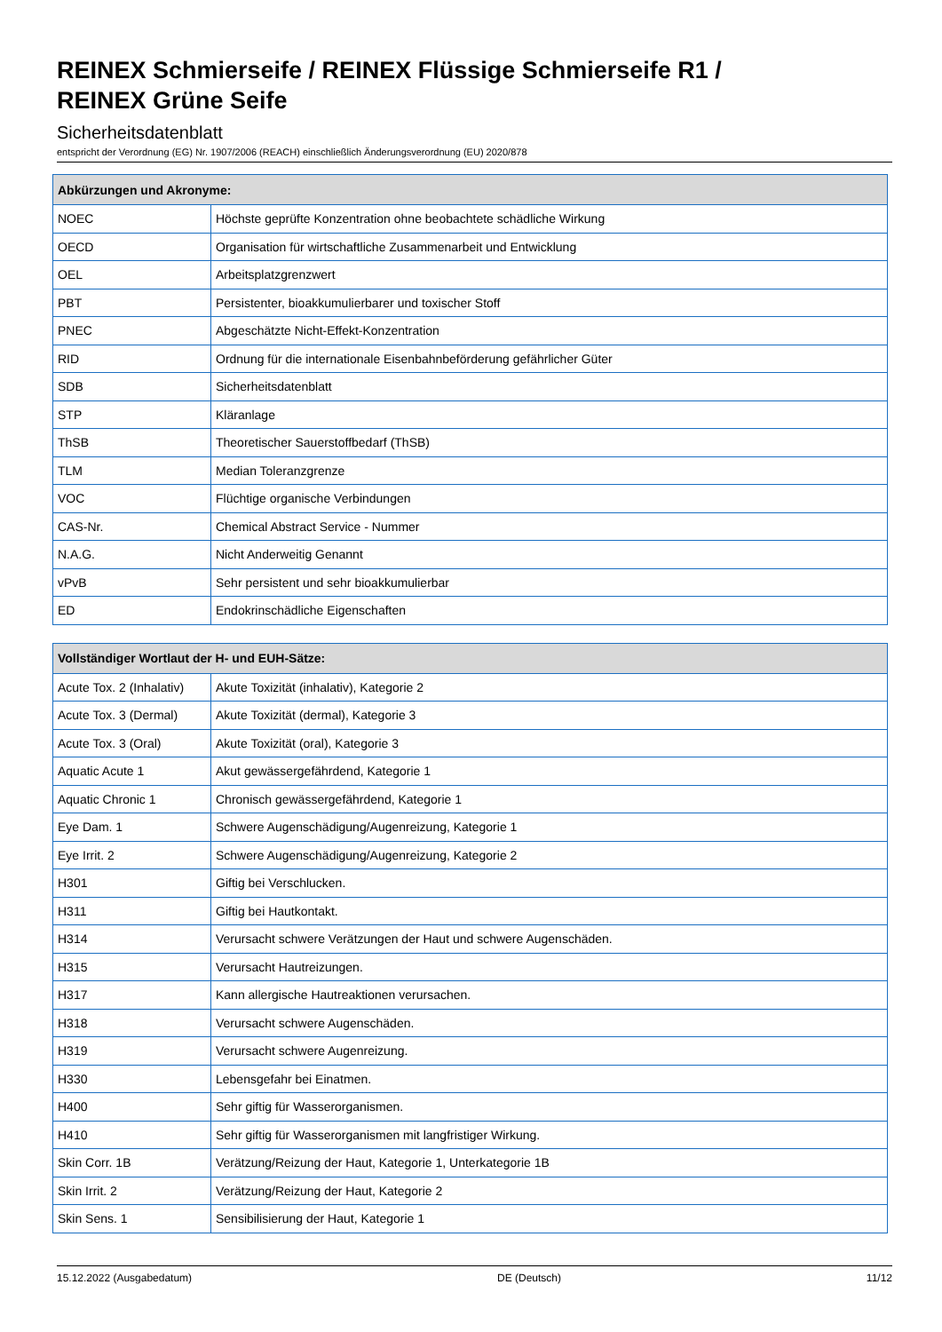REINEX Schmierseife / REINEX Flüssige Schmierseife R1 /
REINEX Grüne Seife
Sicherheitsdatenblatt
entspricht der Verordnung (EG) Nr. 1907/2006 (REACH) einschließlich Änderungsverordnung (EU) 2020/878
| Abkürzungen und Akronyme: | |
| --- | --- |
| NOEC | Höchste geprüfte Konzentration ohne beobachtete schädliche Wirkung |
| OECD | Organisation für wirtschaftliche Zusammenarbeit und Entwicklung |
| OEL | Arbeitsplatzgrenzwert |
| PBT | Persistenter, bioakkumulierbarer und toxischer Stoff |
| PNEC | Abgeschätzte Nicht-Effekt-Konzentration |
| RID | Ordnung für die internationale Eisenbahnbeförderung gefährlicher Güter |
| SDB | Sicherheitsdatenblatt |
| STP | Kläranlage |
| ThSB | Theoretischer Sauerstoffbedarf (ThSB) |
| TLM | Median Toleranzgrenze |
| VOC | Flüchtige organische Verbindungen |
| CAS-Nr. | Chemical Abstract Service - Nummer |
| N.A.G. | Nicht Anderweitig Genannt |
| vPvB | Sehr persistent und sehr bioakkumulierbar |
| ED | Endokrinschädliche Eigenschaften |
| Vollständiger Wortlaut der H- und EUH-Sätze: | |
| --- | --- |
| Acute Tox. 2 (Inhalativ) | Akute Toxizität (inhalativ), Kategorie 2 |
| Acute Tox. 3 (Dermal) | Akute Toxizität (dermal), Kategorie 3 |
| Acute Tox. 3 (Oral) | Akute Toxizität (oral), Kategorie 3 |
| Aquatic Acute 1 | Akut gewässergefährdend, Kategorie 1 |
| Aquatic Chronic 1 | Chronisch gewässergefährdend, Kategorie 1 |
| Eye Dam. 1 | Schwere Augenschädigung/Augenreizung, Kategorie 1 |
| Eye Irrit. 2 | Schwere Augenschädigung/Augenreizung, Kategorie 2 |
| H301 | Giftig bei Verschlucken. |
| H311 | Giftig bei Hautkontakt. |
| H314 | Verursacht schwere Verätzungen der Haut und schwere Augenschäden. |
| H315 | Verursacht Hautreizungen. |
| H317 | Kann allergische Hautreaktionen verursachen. |
| H318 | Verursacht schwere Augenschäden. |
| H319 | Verursacht schwere Augenreizung. |
| H330 | Lebensgefahr bei Einatmen. |
| H400 | Sehr giftig für Wasserorganismen. |
| H410 | Sehr giftig für Wasserorganismen mit langfristiger Wirkung. |
| Skin Corr. 1B | Verätzung/Reizung der Haut, Kategorie 1, Unterkategorie 1B |
| Skin Irrit. 2 | Verätzung/Reizung der Haut, Kategorie 2 |
| Skin Sens. 1 | Sensibilisierung der Haut, Kategorie 1 |
15.12.2022 (Ausgabedatum) DE (Deutsch) 11/12